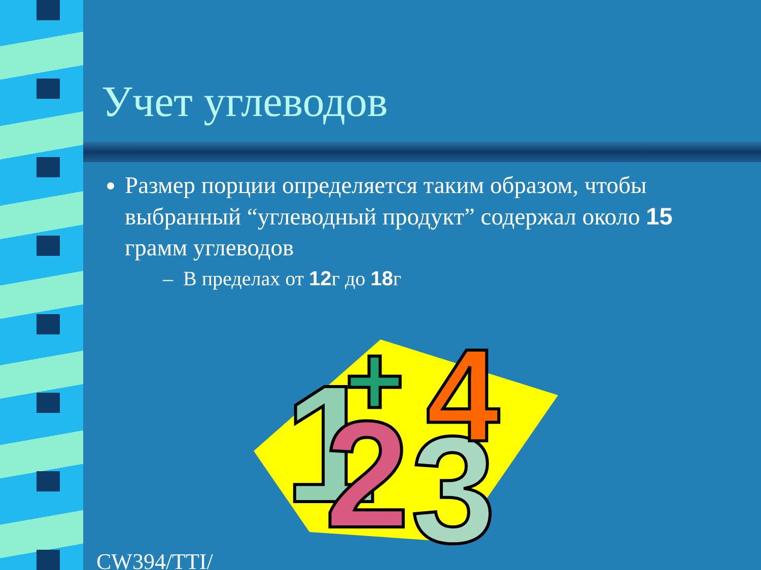Учет углеводов
Размер порции определяется таким образом, чтобы выбранный “углеводный продукт” содержал около 15 грамм углеводов
– В пределах от 12г до 18г
1
2
3
4
+
CW394/TTI/